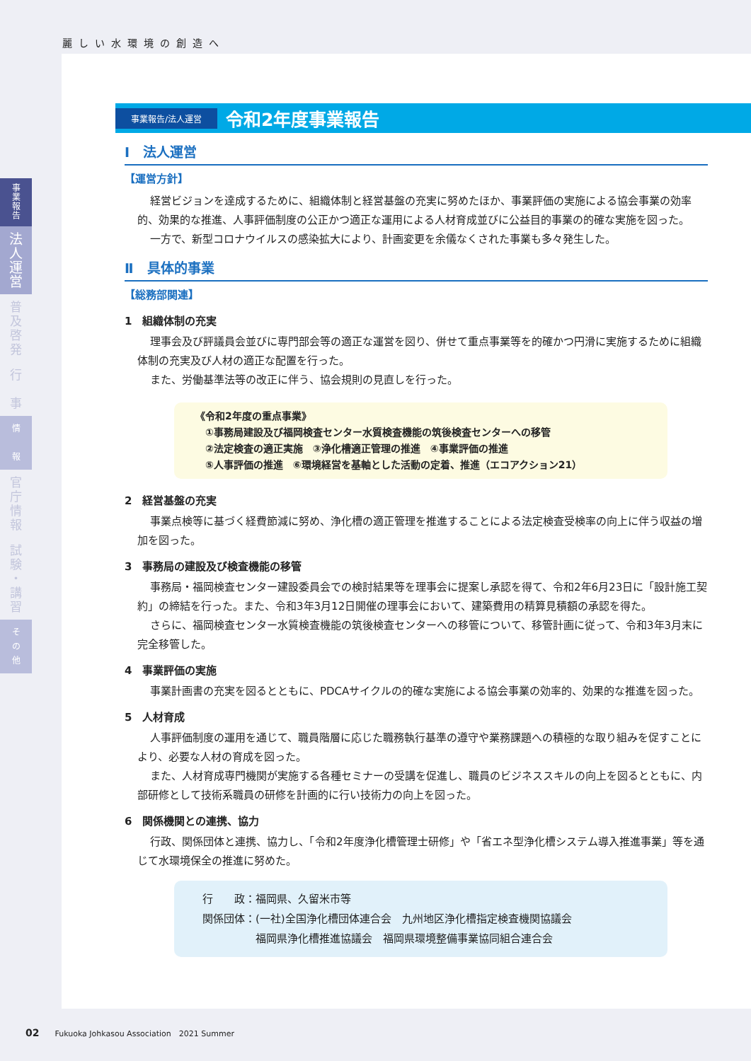麗しい水環境の創造へ
事
業
報
告
法
人
運
営
普
及
啓
発
行
事
情
報
官
庁
情
報
試
験
・
講
習
そ
の
他
事業報告/法人運営 令和2年度事業報告
Ⅰ　法人運営
【運営方針】
経営ビジョンを達成するために、組織体制と経営基盤の充実に努めたほか、事業評価の実施による協会事業の効率的、効果的な推進、人事評価制度の公正かつ適正な運用による人材育成並びに公益目的事業の的確な実施を図った。
一方で、新型コロナウイルスの感染拡大により、計画変更を余儀なくされた事業も多々発生した。
Ⅱ　具体的事業
【総務部関連】
1　組織体制の充実
理事会及び評議員会並びに専門部会等の適正な運営を図り、併せて重点事業等を的確かつ円滑に実施するために組織体制の充実及び人材の適正な配置を行った。
また、労働基準法等の改正に伴う、協会規則の見直しを行った。
《令和2年度の重点事業》
　①事務局建設及び福岡検査センター水質検査機能の筑後検査センターへの移管
　②法定検査の適正実施　③浄化槽適正管理の推進　④事業評価の推進
　⑤人事評価の推進　⑥環境経営を基軸とした活動の定着、推進（エコアクション21）
2　経営基盤の充実
事業点検等に基づく経費節減に努め、浄化槽の適正管理を推進することによる法定検査受検率の向上に伴う収益の増加を図った。
3　事務局の建設及び検査機能の移管
事務局・福岡検査センター建設委員会での検討結果等を理事会に提案し承認を得て、令和2年6月23日に「設計施工契約」の締結を行った。また、令和3年3月12日開催の理事会において、建築費用の精算見積額の承認を得た。
さらに、福岡検査センター水質検査機能の筑後検査センターへの移管について、移管計画に従って、令和3年3月末に完全移管した。
4　事業評価の実施
事業計画書の充実を図るとともに、PDCAサイクルの的確な実施による協会事業の効率的、効果的な推進を図った。
5　人材育成
人事評価制度の運用を通じて、職員階層に応じた職務執行基準の遵守や業務課題への積極的な取り組みを促すことにより、必要な人材の育成を図った。
また、人材育成専門機関が実施する各種セミナーの受講を促進し、職員のビジネススキルの向上を図るとともに、内部研修として技術系職員の研修を計画的に行い技術力の向上を図った。
6　関係機関との連携、協力
行政、関係団体と連携、協力し、「令和2年度浄化槽管理士研修」や「省エネ型浄化槽システム導入推進事業」等を通じて水環境保全の推進に努めた。
行　　政：福岡県、久留米市等
関係団体：(一社)全国浄化槽団体連合会　九州地区浄化槽指定検査機関協議会
　　　　　福岡県浄化槽推進協議会　福岡県環境整備事業協同組合連合会
02　　Fukuoka Johkasou Association　2021 Summer